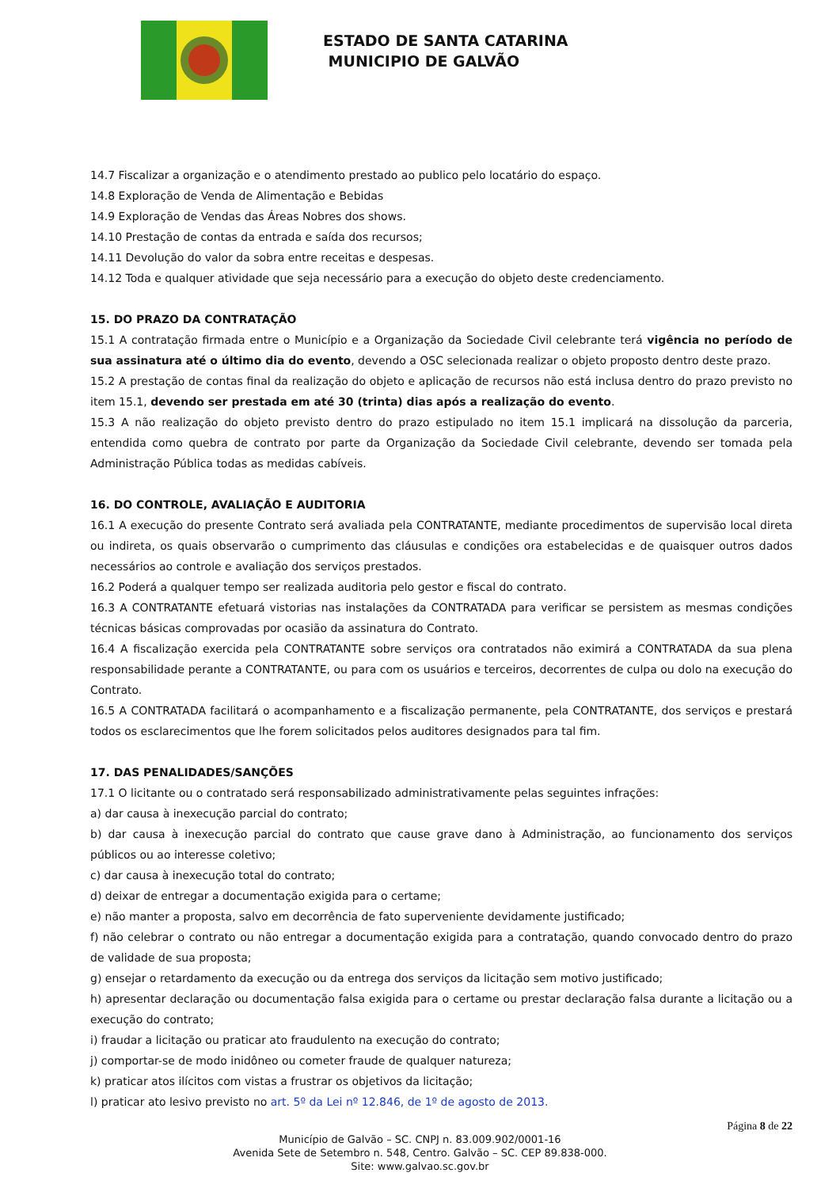ESTADO DE SANTA CATARINA
MUNICIPIO DE GALVÃO
14.7 Fiscalizar a organização e o atendimento prestado ao publico pelo locatário do espaço.
14.8 Exploração de Venda de Alimentação e Bebidas
14.9 Exploração de Vendas das Áreas Nobres dos shows.
14.10 Prestação de contas da entrada e saída dos recursos;
14.11 Devolução do valor da sobra entre receitas e despesas.
14.12 Toda e qualquer atividade que seja necessário para a execução do objeto deste credenciamento.
15. DO PRAZO DA CONTRATAÇÃO
15.1 A contratação firmada entre o Município e a Organização da Sociedade Civil celebrante terá vigência no período de sua assinatura até o último dia do evento, devendo a OSC selecionada realizar o objeto proposto dentro deste prazo.
15.2 A prestação de contas final da realização do objeto e aplicação de recursos não está inclusa dentro do prazo previsto no item 15.1, devendo ser prestada em até 30 (trinta) dias após a realização do evento.
15.3 A não realização do objeto previsto dentro do prazo estipulado no item 15.1 implicará na dissolução da parceria, entendida como quebra de contrato por parte da Organização da Sociedade Civil celebrante, devendo ser tomada pela Administração Pública todas as medidas cabíveis.
16. DO CONTROLE, AVALIAÇÃO E AUDITORIA
16.1 A execução do presente Contrato será avaliada pela CONTRATANTE, mediante procedimentos de supervisão local direta ou indireta, os quais observarão o cumprimento das cláusulas e condições ora estabelecidas e de quaisquer outros dados necessários ao controle e avaliação dos serviços prestados.
16.2 Poderá a qualquer tempo ser realizada auditoria pelo gestor e fiscal do contrato.
16.3 A CONTRATANTE efetuará vistorias nas instalações da CONTRATADA para verificar se persistem as mesmas condições técnicas básicas comprovadas por ocasião da assinatura do Contrato.
16.4 A fiscalização exercida pela CONTRATANTE sobre serviços ora contratados não eximirá a CONTRATADA da sua plena responsabilidade perante a CONTRATANTE, ou para com os usuários e terceiros, decorrentes de culpa ou dolo na execução do Contrato.
16.5 A CONTRATADA facilitará o acompanhamento e a fiscalização permanente, pela CONTRATANTE, dos serviços e prestará todos os esclarecimentos que lhe forem solicitados pelos auditores designados para tal fim.
17. DAS PENALIDADES/SANÇÕES
17.1 O licitante ou o contratado será responsabilizado administrativamente pelas seguintes infrações:
a) dar causa à inexecução parcial do contrato;
b) dar causa à inexecução parcial do contrato que cause grave dano à Administração, ao funcionamento dos serviços públicos ou ao interesse coletivo;
c) dar causa à inexecução total do contrato;
d) deixar de entregar a documentação exigida para o certame;
e) não manter a proposta, salvo em decorrência de fato superveniente devidamente justificado;
f) não celebrar o contrato ou não entregar a documentação exigida para a contratação, quando convocado dentro do prazo de validade de sua proposta;
g) ensejar o retardamento da execução ou da entrega dos serviços da licitação sem motivo justificado;
h) apresentar declaração ou documentação falsa exigida para o certame ou prestar declaração falsa durante a licitação ou a execução do contrato;
i) fraudar a licitação ou praticar ato fraudulento na execução do contrato;
j) comportar-se de modo inidôneo ou cometer fraude de qualquer natureza;
k) praticar atos ilícitos com vistas a frustrar os objetivos da licitação;
l) praticar ato lesivo previsto no art. 5º da Lei nº 12.846, de 1º de agosto de 2013.
Página 8 de 22
Município de Galvão – SC. CNPJ n. 83.009.902/0001-16
Avenida Sete de Setembro n. 548, Centro. Galvão – SC. CEP 89.838-000.
Site: www.galvao.sc.gov.br